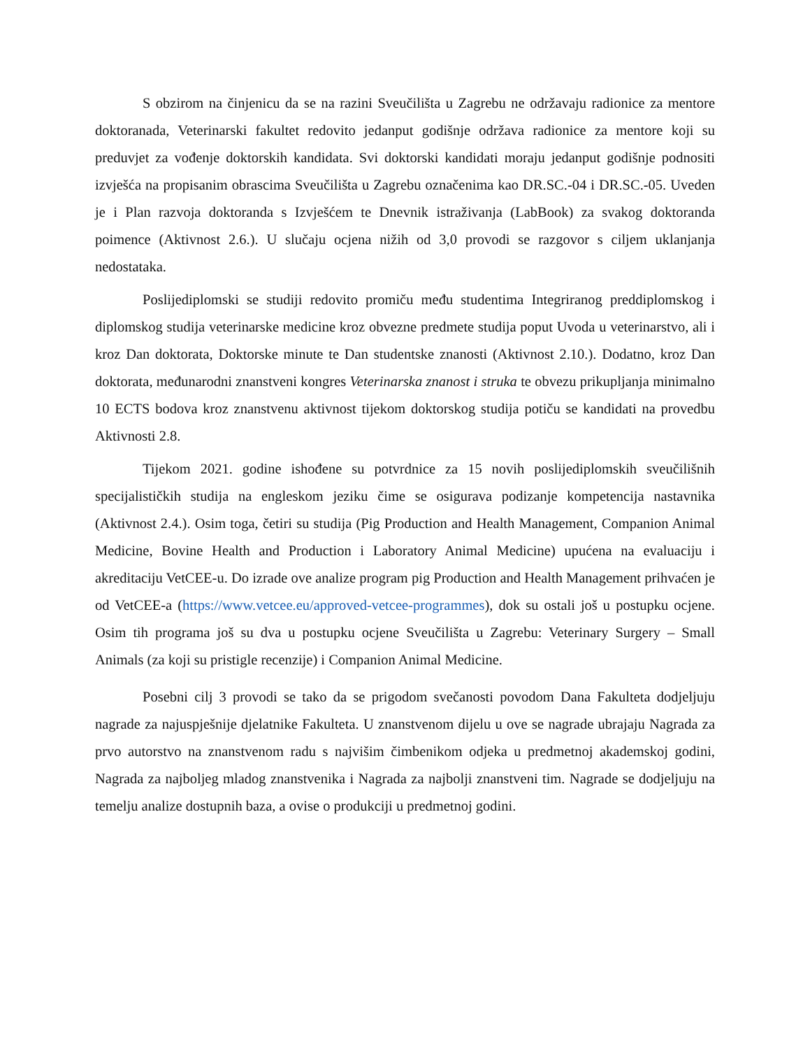S obzirom na činjenicu da se na razini Sveučilišta u Zagrebu ne održavaju radionice za mentore doktoranada, Veterinarski fakultet redovito jedanput godišnje održava radionice za mentore koji su preduvjet za vođenje doktorskih kandidata. Svi doktorski kandidati moraju jedanput godišnje podnositi izvješća na propisanim obrascima Sveučilišta u Zagrebu označenima kao DR.SC.-04 i DR.SC.-05. Uveden je i Plan razvoja doktoranda s Izvješćem te Dnevnik istraživanja (LabBook) za svakog doktoranda poimence (Aktivnost 2.6.). U slučaju ocjena nižih od 3,0 provodi se razgovor s ciljem uklanjanja nedostataka.
Poslijediplomski se studiji redovito promiču među studentima Integriranog preddiplomskog i diplomskog studija veterinarske medicine kroz obvezne predmete studija poput Uvoda u veterinarstvo, ali i kroz Dan doktorata, Doktorske minute te Dan studentske znanosti (Aktivnost 2.10.). Dodatno, kroz Dan doktorata, međunarodni znanstveni kongres Veterinarska znanost i struka te obvezu prikupljanja minimalno 10 ECTS bodova kroz znanstvenu aktivnost tijekom doktorskog studija potiču se kandidati na provedbu Aktivnosti 2.8.
Tijekom 2021. godine ishođene su potvrdnice za 15 novih poslijediplomskih sveučilišnih specijalističkih studija na engleskom jeziku čime se osigurava podizanje kompetencija nastavnika (Aktivnost 2.4.). Osim toga, četiri su studija (Pig Production and Health Management, Companion Animal Medicine, Bovine Health and Production i Laboratory Animal Medicine) upućena na evaluaciju i akreditaciju VetCEE-u. Do izrade ove analize program pig Production and Health Management prihvaćen je od VetCEE-a (https://www.vetcee.eu/approved-vetcee-programmes), dok su ostali još u postupku ocjene. Osim tih programa još su dva u postupku ocjene Sveučilišta u Zagrebu: Veterinary Surgery – Small Animals (za koji su pristigle recenzije) i Companion Animal Medicine.
Posebni cilj 3 provodi se tako da se prigodom svečanosti povodom Dana Fakulteta dodjeljuju nagrade za najuspješnije djelatnike Fakulteta. U znanstvenom dijelu u ove se nagrade ubrajaju Nagrada za prvo autorstvo na znanstvenom radu s najvišim čimbenikom odjeka u predmetnoj akademskoj godini, Nagrada za najboljeg mladog znanstvenika i Nagrada za najbolji znanstveni tim. Nagrade se dodjeljuju na temelju analize dostupnih baza, a ovise o produkciji u predmetnoj godini.